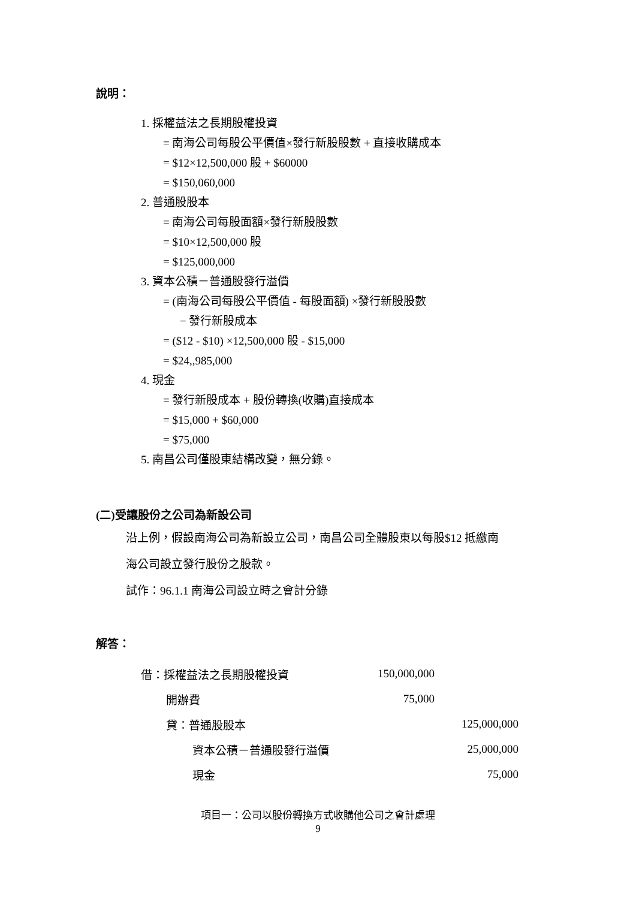說明：
1. 採權益法之長期股權投資
= 南海公司每股公平價值×發行新股股數 + 直接收購成本
= $12×12,500,000 股 + $60000
= $150,060,000
2. 普通股股本
= 南海公司每股面額×發行新股股數
= $10×12,500,000 股
= $125,000,000
3. 資本公積－普通股發行溢價
= (南海公司每股公平價值 - 每股面額) ×發行新股股數
− 發行新股成本
= ($12 - $10) ×12,500,000 股 - $15,000
= $24,,985,000
4. 現金
= 發行新股成本 + 股份轉換(收購)直接成本
= $15,000 + $60,000
= $75,000
5. 南昌公司僅股東結構改變，無分錄。
(二)受讓股份之公司為新設公司
沿上例，假設南海公司為新設立公司，南昌公司全體股東以每股$12 抵繳南
海公司設立發行股份之股款。
試作：96.1.1 南海公司設立時之會計分錄
解答：
| 借：採權益法之長期股權投資 | 150,000,000 | |
| 開辦費 | 75,000 | |
| 貸：普通股股本 | | 125,000,000 |
| 資本公積－普通股發行溢價 | | 25,000,000 |
| 現金 | | 75,000 |
項目一：公司以股份轉換方式收購他公司之會計處理
9